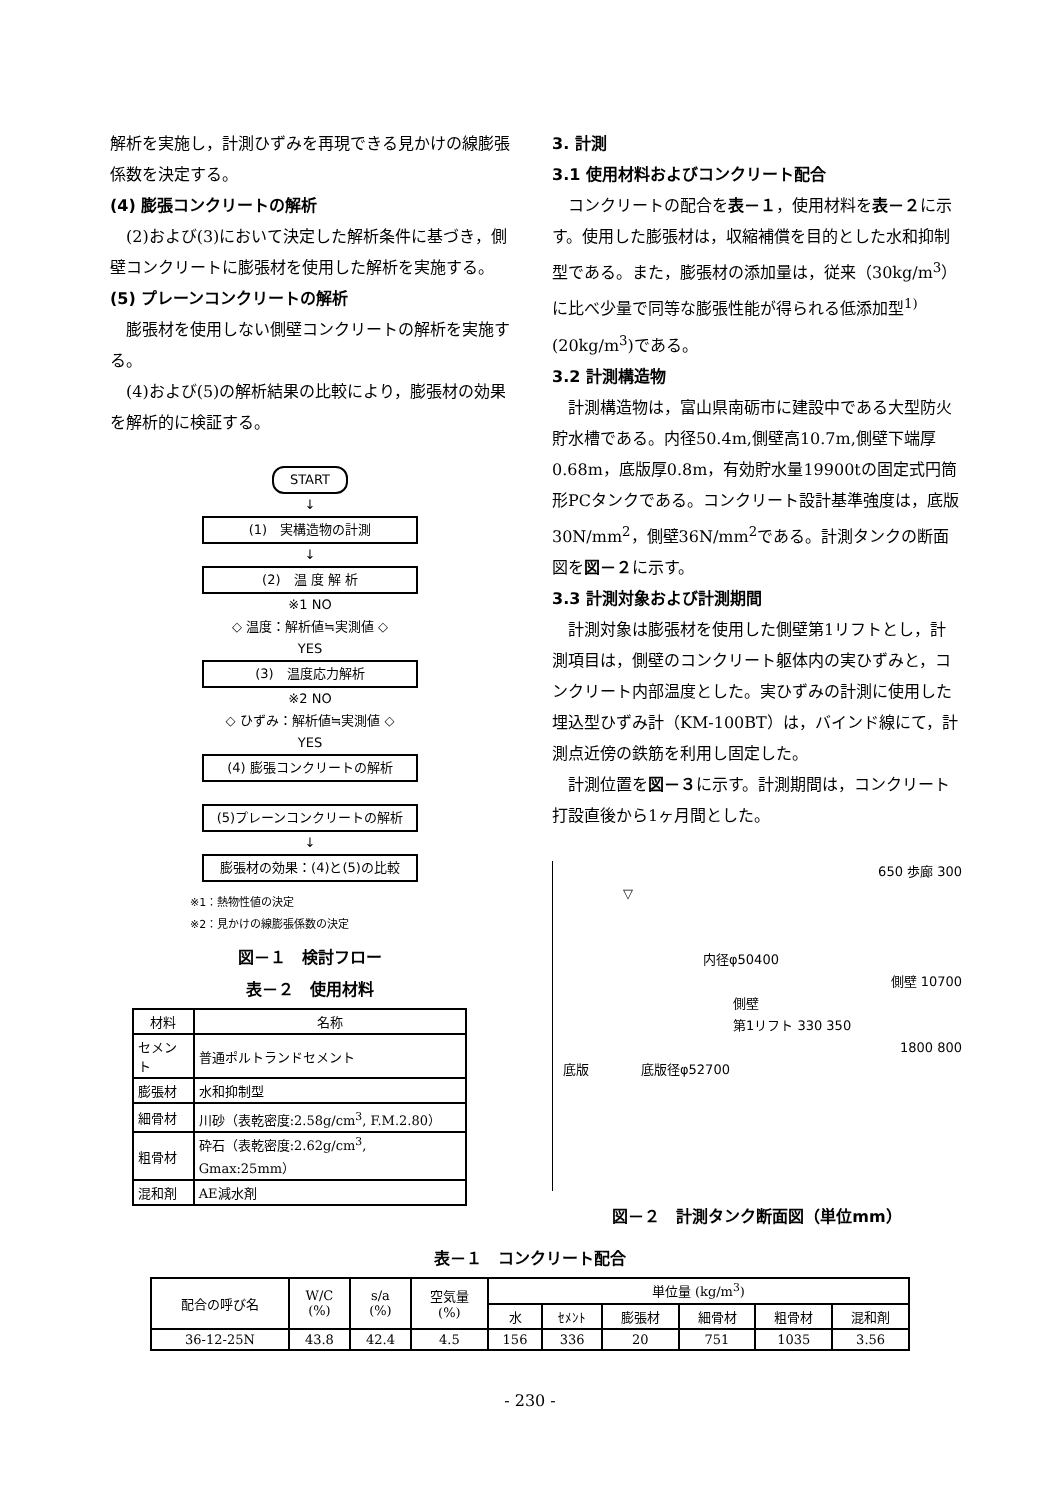解析を実施し，計測ひずみを再現できる見かけの線膨張係数を決定する。
(4) 膨張コンクリートの解析
　(2)および(3)において決定した解析条件に基づき，側壁コンクリートに膨張材を使用した解析を実施する。
(5) プレーンコンクリートの解析
　膨張材を使用しない側壁コンクリートの解析を実施する。
　(4)および(5)の解析結果の比較により，膨張材の効果を解析的に検証する。
START
↓
(1)　実構造物の計測
↓
(2)　温 度 解 析
※1 NO
◇ 温度：解析値≒実測値 ◇
YES
(3)　温度応力解析
※2 NO
◇ ひずみ：解析値≒実測値 ◇
YES
(4) 膨張コンクリートの解析
(5)プレーンコンクリートの解析
↓
膨張材の効果：(4)と(5)の比較
※1：熱物性値の決定
※2：見かけの線膨張係数の決定
図－１　検討フロー
表－２　使用材料
| 材料 | 名称 |
| --- | --- |
| セメント | 普通ポルトランドセメント |
| 膨張材 | 水和抑制型 |
| 細骨材 | 川砂（表乾密度:2.58g/cm<sup>3</sup>, F.M.2.80） |
| 粗骨材 | 砕石（表乾密度:2.62g/cm<sup>3</sup>, Gmax:25mm） |
| 混和剤 | AE減水剤 |
3. 計測
3.1 使用材料およびコンクリート配合
　コンクリートの配合を表－１，使用材料を表－２に示す。使用した膨張材は，収縮補償を目的とした水和抑制型である。また，膨張材の添加量は，従来（30kg/m<sup>3</sup>）に比べ少量で同等な膨張性能が得られる低添加型<sup>1)</sup>(20kg/m<sup>3</sup>)である。
3.2 計測構造物
　計測構造物は，富山県南砺市に建設中である大型防火貯水槽である。内径50.4m,側壁高10.7m,側壁下端厚0.68m，底版厚0.8m，有効貯水量19900tの固定式円筒形PCタンクである。コンクリート設計基準強度は，底版30N/mm<sup>2</sup>，側壁36N/mm<sup>2</sup>である。計測タンクの断面図を図－２に示す。
3.3 計測対象および計測期間
　計測対象は膨張材を使用した側壁第1リフトとし，計測項目は，側壁のコンクリート躯体内の実ひずみと，コンクリート内部温度とした。実ひずみの計測に使用した埋込型ひずみ計（KM-100BT）は，バインド線にて，計測点近傍の鉄筋を利用し固定した。
　計測位置を図－３に示す。計測期間は，コンクリート打設直後から1ヶ月間とした。
650 歩廊 300
▽
内径φ50400
側壁 10700
側壁
第1リフト 330 350
1800 800
底版　　　　底版径φ52700
図－２　計測タンク断面図（単位mm）
表－１　コンクリート配合
| 配合の呼び名 | W/C (%) | s/a (%) | 空気量 (%) | 単位量 (kg/m<sup>3</sup>) | | | | | |
| --- | --- | --- | --- | --- | --- | --- | --- | --- | --- |
| | | | | 水 | ｾﾒﾝﾄ | 膨張材 | 細骨材 | 粗骨材 | 混和剤 |
| 36-12-25N | 43.8 | 42.4 | 4.5 | 156 | 336 | 20 | 751 | 1035 | 3.56 |
- 230 -